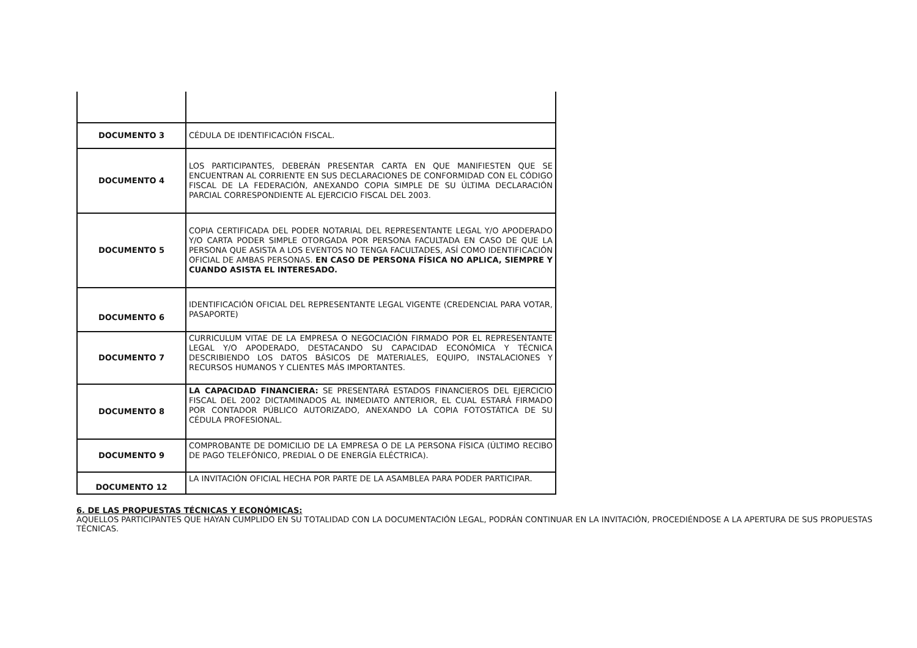| DOCUMENTO 3 | CÉDULA DE IDENTIFICACIÓN FISCAL. |
| DOCUMENTO 4 | LOS PARTICIPANTES, DEBERÁN PRESENTAR CARTA EN QUE MANIFIESTEN QUE SE ENCUENTRAN AL CORRIENTE EN SUS DECLARACIONES DE CONFORMIDAD CON EL CÓDIGO FISCAL DE LA FEDERACIÓN, ANEXANDO COPIA SIMPLE DE SU ÚLTIMA DECLARACIÓN PARCIAL CORRESPONDIENTE AL EJERCICIO FISCAL DEL 2003. |
| DOCUMENTO 5 | COPIA CERTIFICADA DEL PODER NOTARIAL DEL REPRESENTANTE LEGAL Y/O APODERADO Y/O CARTA PODER SIMPLE OTORGADA POR PERSONA FACULTADA EN CASO DE QUE LA PERSONA QUE ASISTA A LOS EVENTOS NO TENGA FACULTADES, ASÍ COMO IDENTIFICACIÓN OFICIAL DE AMBAS PERSONAS. EN CASO DE PERSONA FÍSICA NO APLICA, SIEMPRE Y CUANDO ASISTA EL INTERESADO. |
| DOCUMENTO 6 | IDENTIFICACIÓN OFICIAL DEL REPRESENTANTE LEGAL VIGENTE (CREDENCIAL PARA VOTAR, PASAPORTE) |
| DOCUMENTO 7 | CURRICULUM VITAE DE LA EMPRESA O NEGOCIACIÓN FIRMADO POR EL REPRESENTANTE LEGAL Y/O APODERADO, DESTACANDO SU CAPACIDAD ECONÓMICA Y TÉCNICA DESCRIBIENDO LOS DATOS BÁSICOS DE MATERIALES, EQUIPO, INSTALACIONES Y RECURSOS HUMANOS Y CLIENTES MÁS IMPORTANTES. |
| DOCUMENTO 8 | LA CAPACIDAD FINANCIERA: SE PRESENTARÁ ESTADOS FINANCIEROS DEL EJERCICIO FISCAL DEL 2002 DICTAMINADOS AL INMEDIATO ANTERIOR, EL CUAL ESTARÁ FIRMADO POR CONTADOR PÚBLICO AUTORIZADO, ANEXANDO LA COPIA FOTOSTÁTICA DE SU CÉDULA PROFESIONAL. |
| DOCUMENTO 9 | COMPROBANTE DE DOMICILIO DE LA EMPRESA O DE LA PERSONA FÍSICA (ÚLTIMO RECIBO DE PAGO TELEFÓNICO, PREDIAL O DE ENERGÍA ELÉCTRICA). |
| DOCUMENTO 12 | LA INVITACIÓN OFICIAL HECHA POR PARTE DE LA ASAMBLEA PARA PODER PARTICIPAR. |
6. DE LAS PROPUESTAS TÉCNICAS Y ECONÓMICAS:
AQUELLOS PARTICIPANTES QUE HAYAN CUMPLIDO EN SU TOTALIDAD CON LA DOCUMENTACIÓN LEGAL, PODRÁN CONTINUAR EN LA INVITACIÓN, PROCEDIÉNDOSE A LA APERTURA DE SUS PROPUESTAS TÉCNICAS.